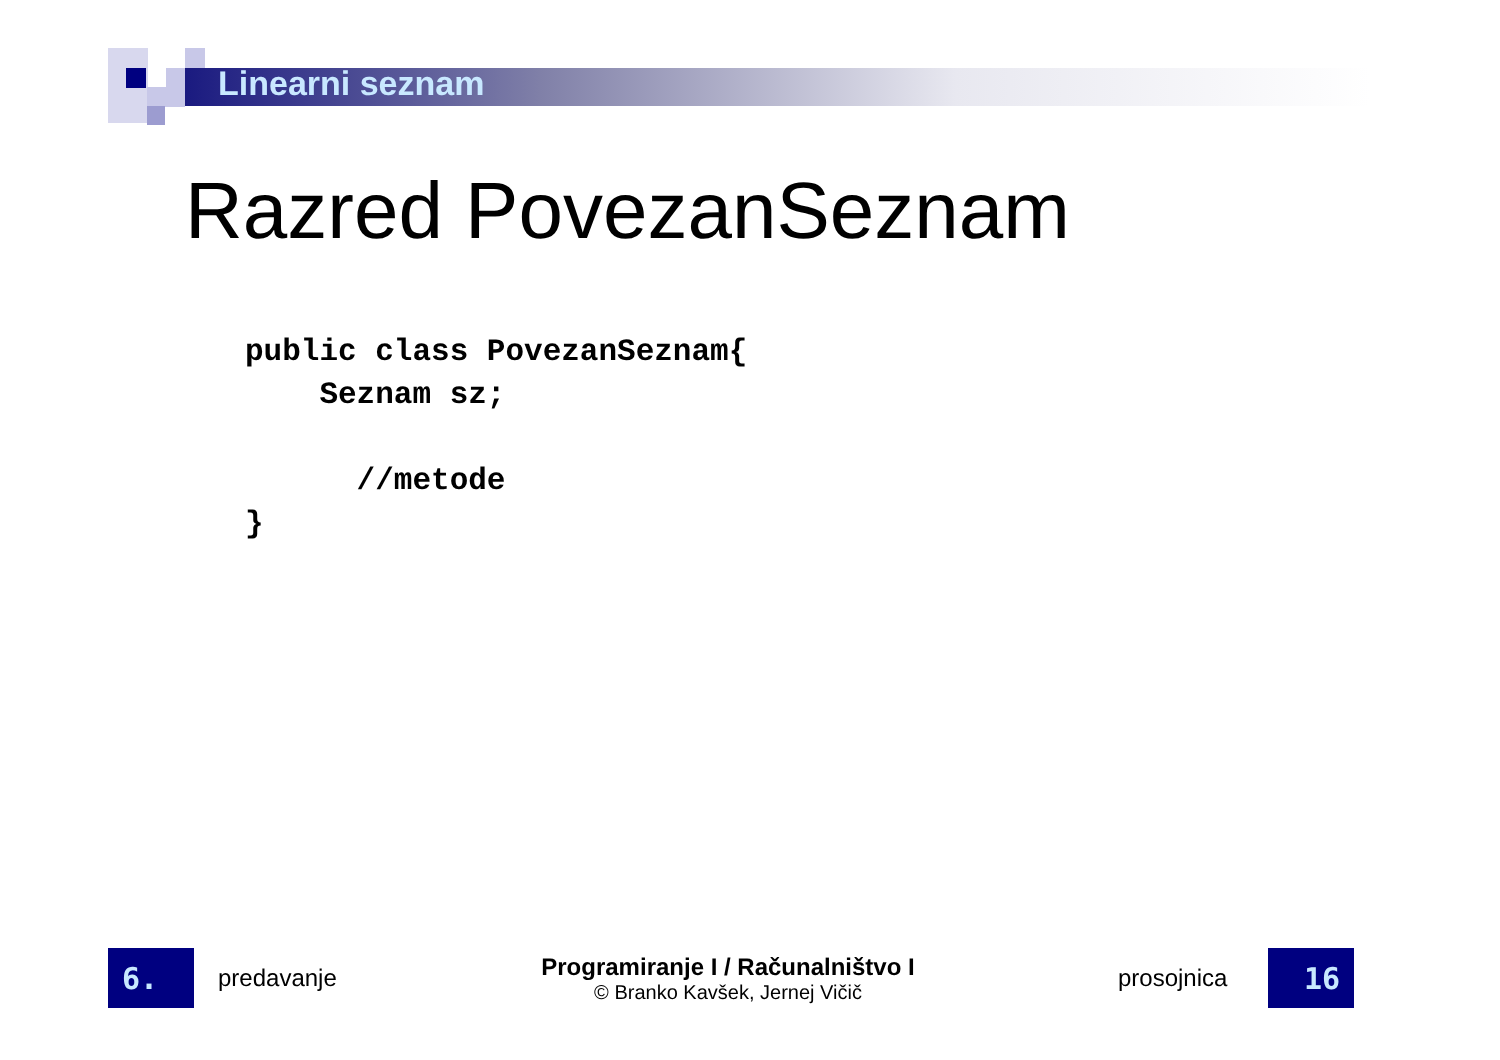Linearni seznam
Razred PovezanSeznam
public class PovezanSeznam{
    Seznam sz;

      //metode
}
6.
predavanje
Programiranje I / Računalništvo I
© Branko Kavšek, Jernej Vičič
prosojnica
16